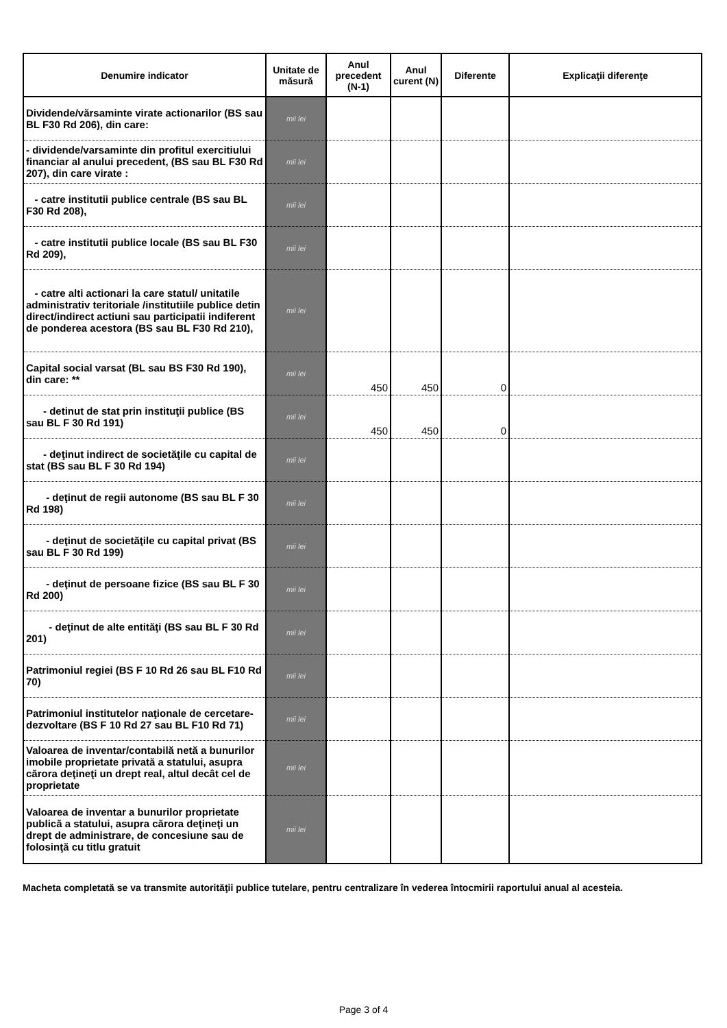| Denumire indicator | Unitate de măsură | Anul precedent (N-1) | Anul curent (N) | Diferente | Explicaţii diferenţe |
| --- | --- | --- | --- | --- | --- |
| Dividende/vărsaminte virate actionarilor (BS sau BL F30 Rd 206), din care: | mii lei | | | | |
| - dividende/varsaminte din profitul exercitiului financiar al anului precedent, (BS sau BL F30 Rd 207), din care virate : | mii lei | | | | |
| - catre institutii publice centrale (BS sau BL F30 Rd 208), | mii lei | | | | |
| - catre institutii publice locale (BS sau BL F30 Rd 209), | mii lei | | | | |
| - catre alti actionari la care statul/ unitatile administrativ teritoriale /institutiile publice detin direct/indirect actiuni sau participatii indiferent de ponderea acestora (BS sau BL F30 Rd 210), | mii lei | | | | |
| Capital social varsat (BL sau BS F30 Rd 190), din care: ** | mii lei | 450 | 450 | 0 | |
| - detinut de stat prin instituţii publice (BS sau BL F 30 Rd 191) | mii lei | 450 | 450 | 0 | |
| - deţinut indirect de societăţile cu capital de stat (BS sau BL F 30 Rd 194) | mii lei | | | | |
| - deţinut de regii autonome (BS sau BL F 30 Rd 198) | mii lei | | | | |
| - deţinut de societăţile cu capital privat (BS sau BL F 30 Rd 199) | mii lei | | | | |
| - deţinut de persoane fizice (BS sau BL F 30 Rd 200) | mii lei | | | | |
| - deţinut de alte entităţi (BS sau BL F 30 Rd 201) | mii lei | | | | |
| Patrimoniul regiei (BS F 10 Rd 26 sau BL F10 Rd 70) | mii lei | | | | |
| Patrimoniul institutelor naţionale de cercetare-dezvoltare (BS F 10 Rd 27 sau BL F10 Rd 71) | mii lei | | | | |
| Valoarea de inventar/contabilă netă a bunurilor imobile proprietate privată a statului, asupra cărora deţineţi un drept real, altul decât cel de proprietate | mii lei | | | | |
| Valoarea de inventar a bunurilor proprietate publică a statului, asupra cărora deţineţi un drept de administrare, de concesiune sau de folosinţă cu titlu gratuit | mii lei | | | | |
Macheta completată se va transmite autorităţii publice tutelare, pentru centralizare în vederea întocmirii raportului anual al acesteia.
Page 3 of 4